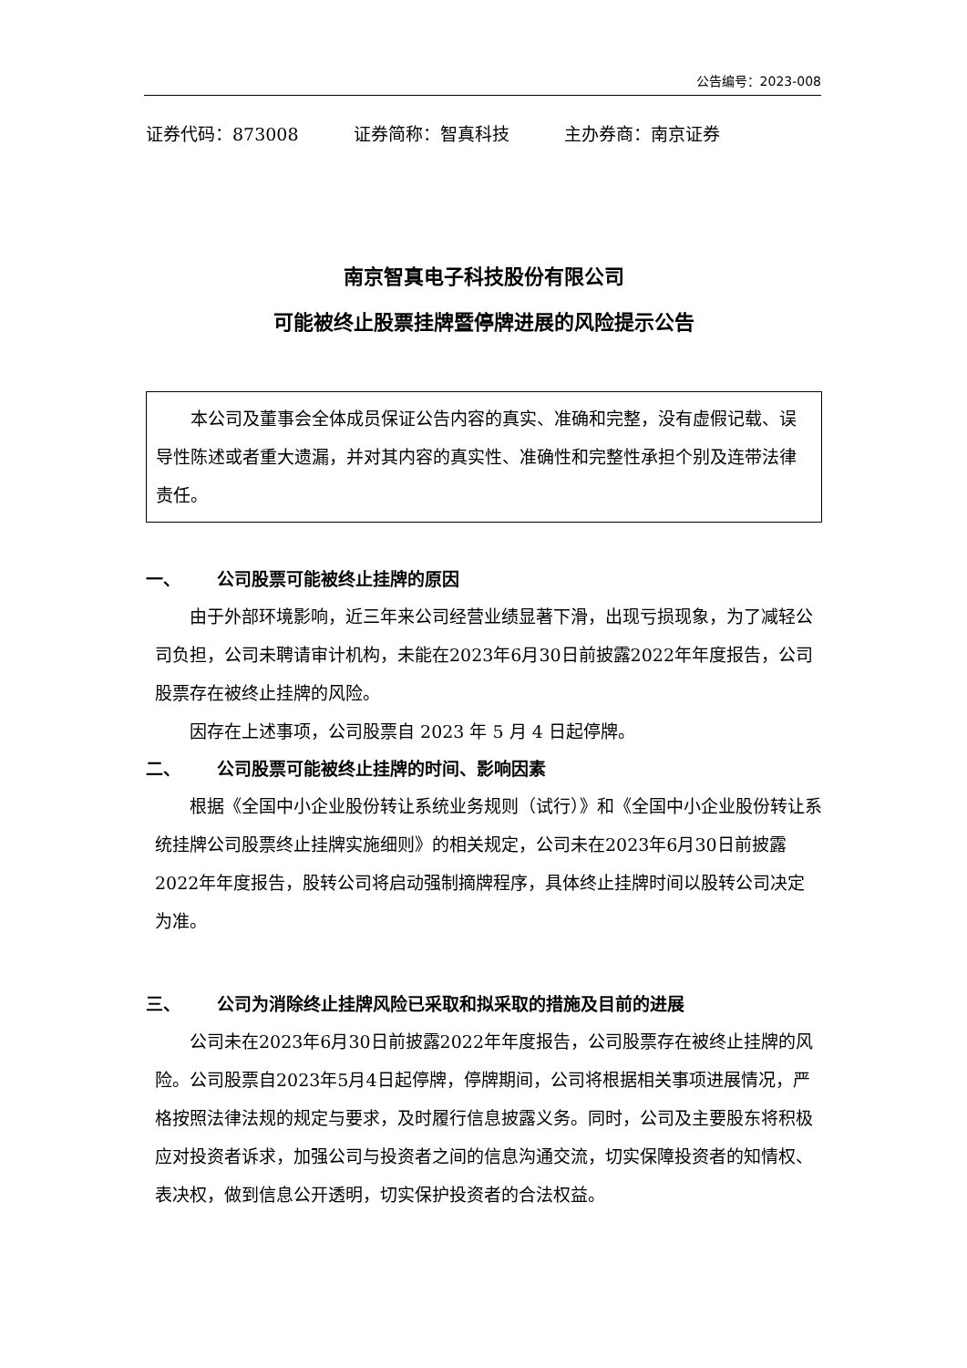公告编号：2023-008
证券代码：873008 证券简称：智真科技 主办券商：南京证券
南京智真电子科技股份有限公司
可能被终止股票挂牌暨停牌进展的风险提示公告
本公司及董事会全体成员保证公告内容的真实、准确和完整，没有虚假记载、误导性陈述或者重大遗漏，并对其内容的真实性、准确性和完整性承担个别及连带法律责任。
一、 公司股票可能被终止挂牌的原因
由于外部环境影响，近三年来公司经营业绩显著下滑，出现亏损现象，为了减轻公司负担，公司未聘请审计机构，未能在2023年6月30日前披露2022年年度报告，公司股票存在被终止挂牌的风险。
因存在上述事项，公司股票自 2023 年 5 月 4 日起停牌。
二、 公司股票可能被终止挂牌的时间、影响因素
根据《全国中小企业股份转让系统业务规则（试行）》和《全国中小企业股份转让系统挂牌公司股票终止挂牌实施细则》的相关规定，公司未在2023年6月30日前披露2022年年度报告，股转公司将启动强制摘牌程序，具体终止挂牌时间以股转公司决定为准。
三、 公司为消除终止挂牌风险已采取和拟采取的措施及目前的进展
公司未在2023年6月30日前披露2022年年度报告，公司股票存在被终止挂牌的风险。公司股票自2023年5月4日起停牌，停牌期间，公司将根据相关事项进展情况，严格按照法律法规的规定与要求，及时履行信息披露义务。同时，公司及主要股东将积极应对投资者诉求，加强公司与投资者之间的信息沟通交流，切实保障投资者的知情权、表决权，做到信息公开透明，切实保护投资者的合法权益。